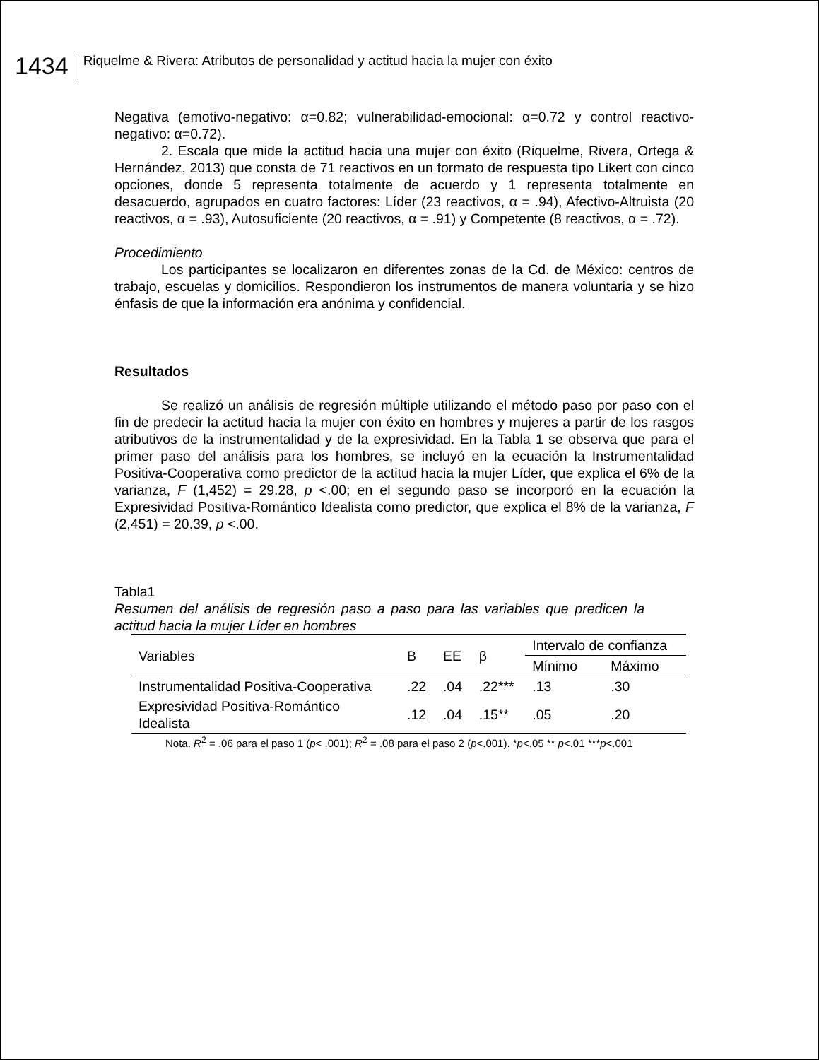1434
Riquelme & Rivera: Atributos de personalidad y actitud hacia la mujer con éxito
Negativa (emotivo-negativo: α=0.82; vulnerabilidad-emocional: α=0.72 y control reactivo-negativo: α=0.72).
2. Escala que mide la actitud hacia una mujer con éxito (Riquelme, Rivera, Ortega & Hernández, 2013) que consta de 71 reactivos en un formato de respuesta tipo Likert con cinco opciones, donde 5 representa totalmente de acuerdo y 1 representa totalmente en desacuerdo, agrupados en cuatro factores: Líder (23 reactivos, α = .94), Afectivo-Altruista (20 reactivos, α = .93), Autosuficiente (20 reactivos, α = .91) y Competente (8 reactivos, α = .72).
Procedimiento
Los participantes se localizaron en diferentes zonas de la Cd. de México: centros de trabajo, escuelas y domicilios. Respondieron los instrumentos de manera voluntaria y se hizo énfasis de que la información era anónima y confidencial.
Resultados
Se realizó un análisis de regresión múltiple utilizando el método paso por paso con el fin de predecir la actitud hacia la mujer con éxito en hombres y mujeres a partir de los rasgos atributivos de la instrumentalidad y de la expresividad. En la Tabla 1 se observa que para el primer paso del análisis para los hombres, se incluyó en la ecuación la Instrumentalidad Positiva-Cooperativa como predictor de la actitud hacia la mujer Líder, que explica el 6% de la varianza, F (1,452) = 29.28, p <.00; en el segundo paso se incorporó en la ecuación la Expresividad Positiva-Romántico Idealista como predictor, que explica el 8% de la varianza, F (2,451) = 20.39, p <.00.
Tabla1
Resumen del análisis de regresión paso a paso para las variables que predicen la actitud hacia la mujer Líder en hombres
| Variables | B | EE | β | Intervalo de confianza | |
| --- | --- | --- | --- | --- | --- |
| | | | | Mínimo | Máximo |
| Instrumentalidad Positiva-Cooperativa | .22 | .04 | .22*** | .13 | .30 |
| Expresividad Positiva-Romántico Idealista | .12 | .04 | .15** | .05 | .20 |
Nota. R<sup>2</sup> = .06 para el paso 1 (p< .001); R<sup>2</sup> = .08 para el paso 2 (p<.001). *p<.05 ** p<.01 ***p<.001